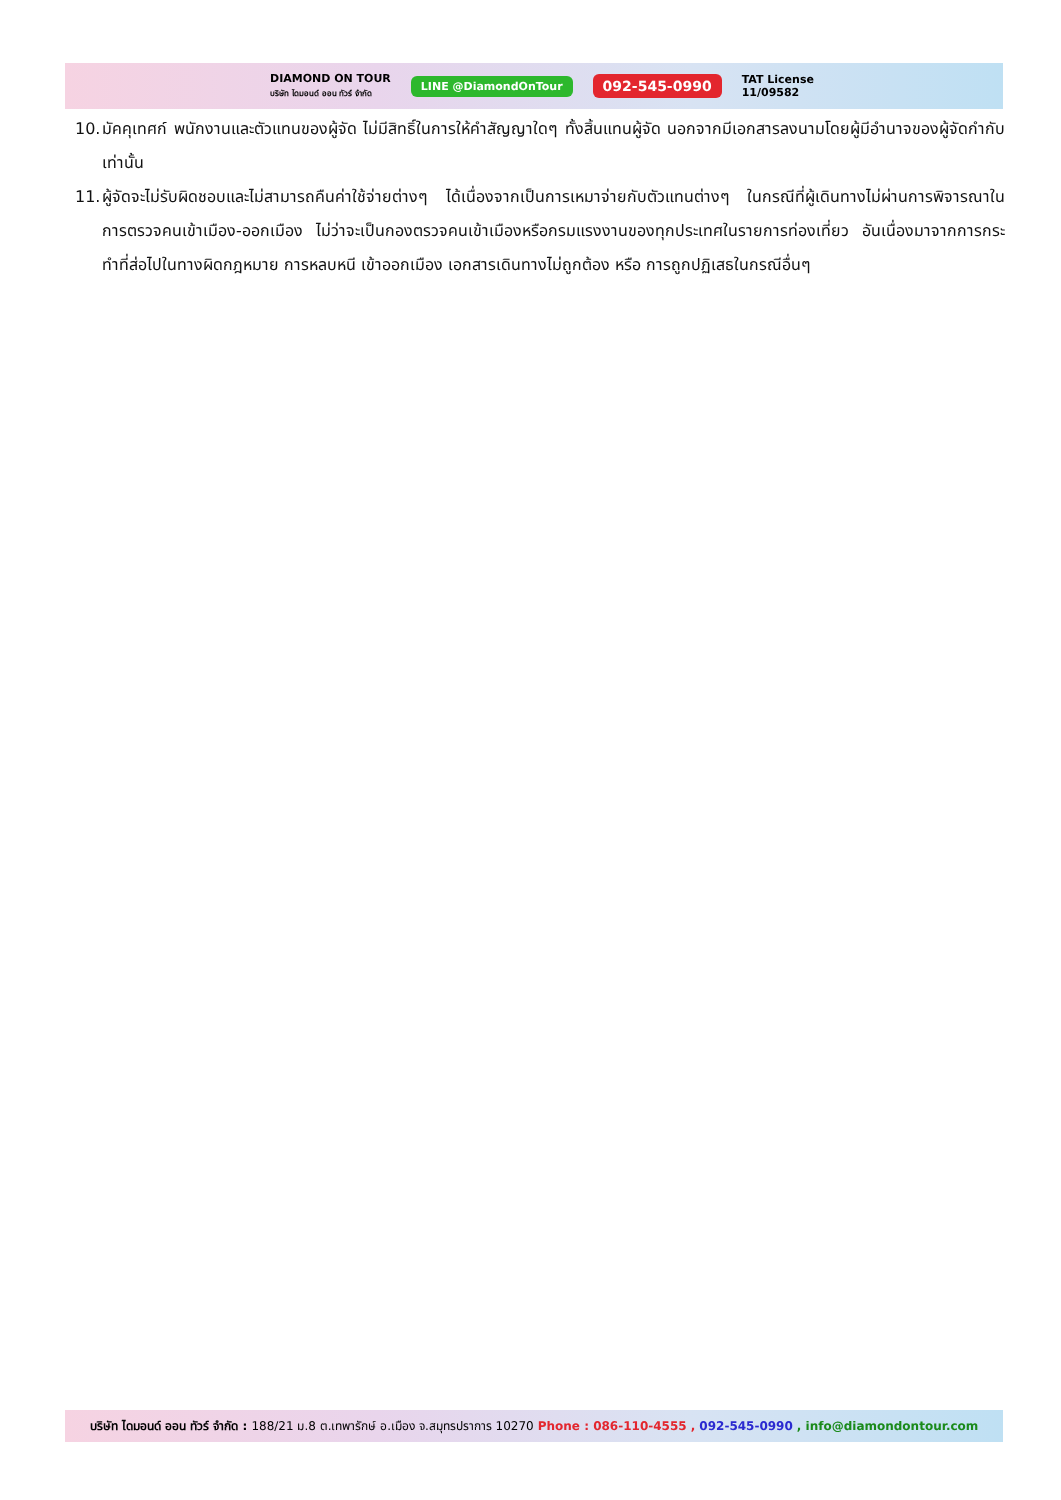DIAMOND ON TOUR
บริษัท ไดมอนด์ ออน ทัวร์ จำกัด
LINE @DiamondOnTour
092-545-0990
TAT License
11/09582
10. มัคคุเทศก์ พนักงานและตัวแทนของผู้จัด ไม่มีสิทธิ์ในการให้คำสัญญาใดๆ ทั้งสิ้นแทนผู้จัด นอกจากมีเอกสารลงนามโดยผู้มีอำนาจของผู้จัดกำกับเท่านั้น
11. ผู้จัดจะไม่รับผิดชอบและไม่สามารถคืนค่าใช้จ่ายต่างๆ ได้เนื่องจากเป็นการเหมาจ่ายกับตัวแทนต่างๆ ในกรณีที่ผู้เดินทางไม่ผ่านการพิจารณาในการตรวจคนเข้าเมือง-ออกเมือง ไม่ว่าจะเป็นกองตรวจคนเข้าเมืองหรือกรมแรงงานของทุกประเทศในรายการท่องเที่ยว อันเนื่องมาจากการกระทำที่ส่อไปในทางผิดกฎหมาย การหลบหนี เข้าออกเมือง เอกสารเดินทางไม่ถูกต้อง หรือ การถูกปฏิเสธในกรณีอื่นๆ
บริษัท ไดมอนด์ ออน ทัวร์ จำกัด : 188/21 ม.8 ต.เทพารักษ์ อ.เมือง จ.สมุทรปราการ 10270 Phone : 086-110-4555 , 092-545-0990 , info@diamondontour.com